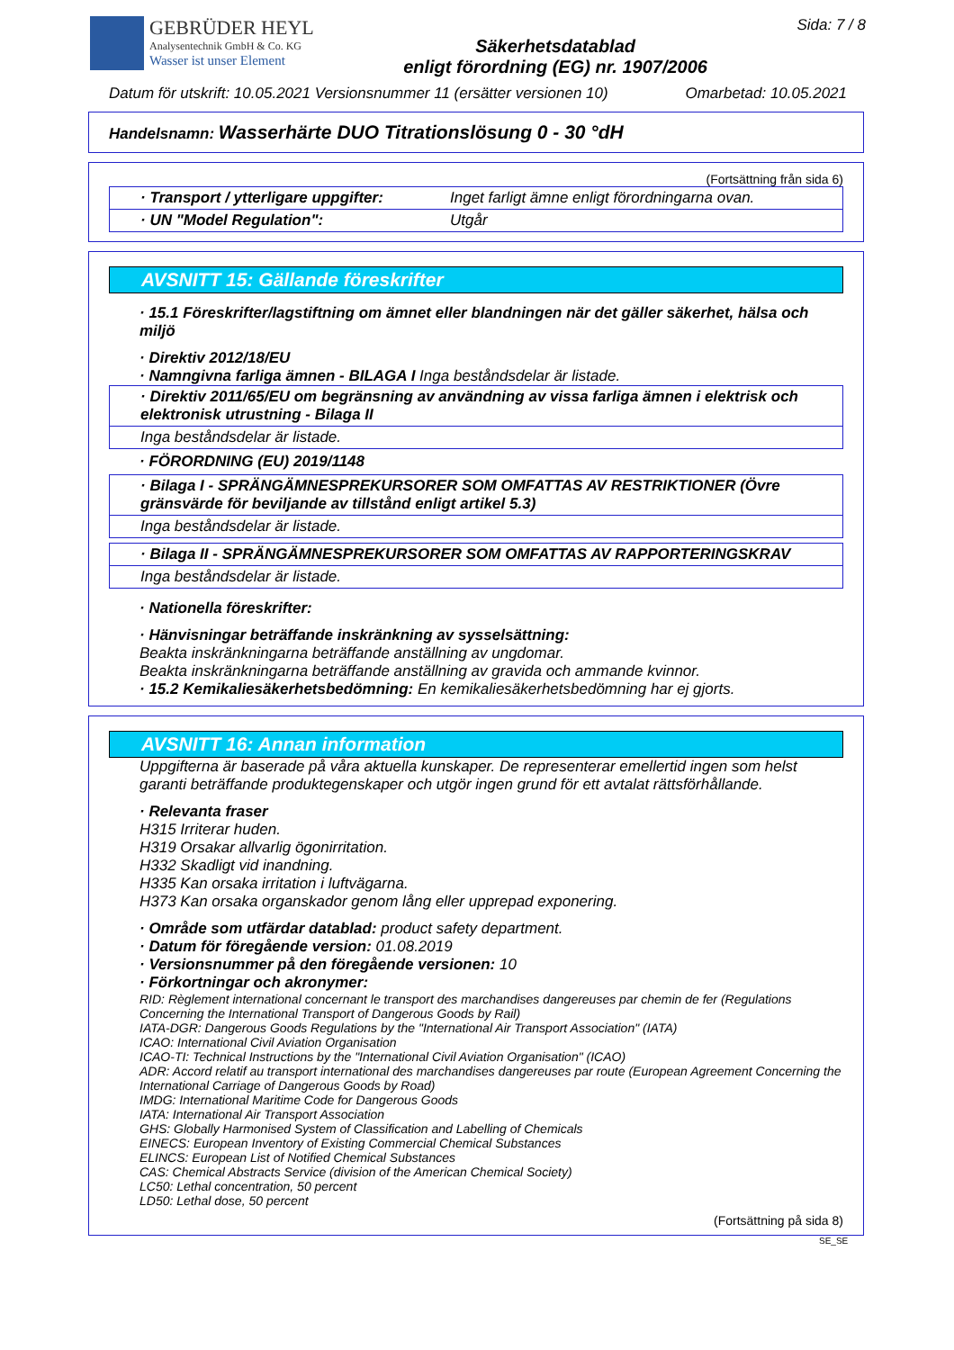GEBRÜDER HEYL
Analysentechnik GmbH & Co. KG
Wasser ist unser Element
Säkerhetsdatablad
enligt förordning (EG) nr. 1907/2006
Sida: 7 / 8
Datum för utskrift: 10.05.2021 Versionsnummer 11 (ersätter versionen 10) Omarbetad: 10.05.2021
Handelsnamn: Wasserhärte DUO Titrationslösung 0 - 30 °dH
(Fortsättning från sida 6)
· Transport / ytterligare uppgifter:
Inget farligt ämne enligt förordningarna ovan.
· UN "Model Regulation": Utgår
AVSNITT 15: Gällande föreskrifter
· 15.1 Föreskrifter/lagstiftning om ämnet eller blandningen när det gäller säkerhet, hälsa och miljö
· Direktiv 2012/18/EU
· Namngivna farliga ämnen - BILAGA I Inga beståndsdelar är listade.
· Direktiv 2011/65/EU om begränsning av användning av vissa farliga ämnen i elektrisk och elektronisk utrustning - Bilaga II
Inga beståndsdelar är listade.
· FÖRORDNING (EU) 2019/1148
· Bilaga I - SPRÄNGÄMNESPREKURSORER SOM OMFATTAS AV RESTRIKTIONER (Övre gränsvärde för beviljande av tillstånd enligt artikel 5.3)
Inga beståndsdelar är listade.
· Bilaga II - SPRÄNGÄMNESPREKURSORER SOM OMFATTAS AV RAPPORTERINGSKRAV
Inga beståndsdelar är listade.
· Nationella föreskrifter:
· Hänvisningar beträffande inskränkning av sysselsättning:
Beakta inskränkningarna beträffande anställning av ungdomar.
Beakta inskränkningarna beträffande anställning av gravida och ammande kvinnor.
· 15.2 Kemikaliesäkerhetsbedömning: En kemikaliesäkerhetsbedömning har ej gjorts.
AVSNITT 16: Annan information
Uppgifterna är baserade på våra aktuella kunskaper. De representerar emellertid ingen som helst garanti beträffande produktegenskaper och utgör ingen grund för ett avtalat rättsförhållande.
· Relevanta fraser
H315 Irriterar huden.
H319 Orsakar allvarlig ögonirritation.
H332 Skadligt vid inandning.
H335 Kan orsaka irritation i luftvägarna.
H373 Kan orsaka organskador genom lång eller upprepad exponering.
· Område som utfärdar datablad: product safety department.
· Datum för föregående version: 01.08.2019
· Versionsnummer på den föregående versionen: 10
· Förkortningar och akronymer:
RID: Règlement international concernant le transport des marchandises dangereuses par chemin de fer (Regulations Concerning the International Transport of Dangerous Goods by Rail)
IATA-DGR: Dangerous Goods Regulations by the "International Air Transport Association" (IATA)
ICAO: International Civil Aviation Organisation
ICAO-TI: Technical Instructions by the "International Civil Aviation Organisation" (ICAO)
ADR: Accord relatif au transport international des marchandises dangereuses par route (European Agreement Concerning the International Carriage of Dangerous Goods by Road)
IMDG: International Maritime Code for Dangerous Goods
IATA: International Air Transport Association
GHS: Globally Harmonised System of Classification and Labelling of Chemicals
EINECS: European Inventory of Existing Commercial Chemical Substances
ELINCS: European List of Notified Chemical Substances
CAS: Chemical Abstracts Service (division of the American Chemical Society)
LC50: Lethal concentration, 50 percent
LD50: Lethal dose, 50 percent
(Fortsättning på sida 8)
SE_SE